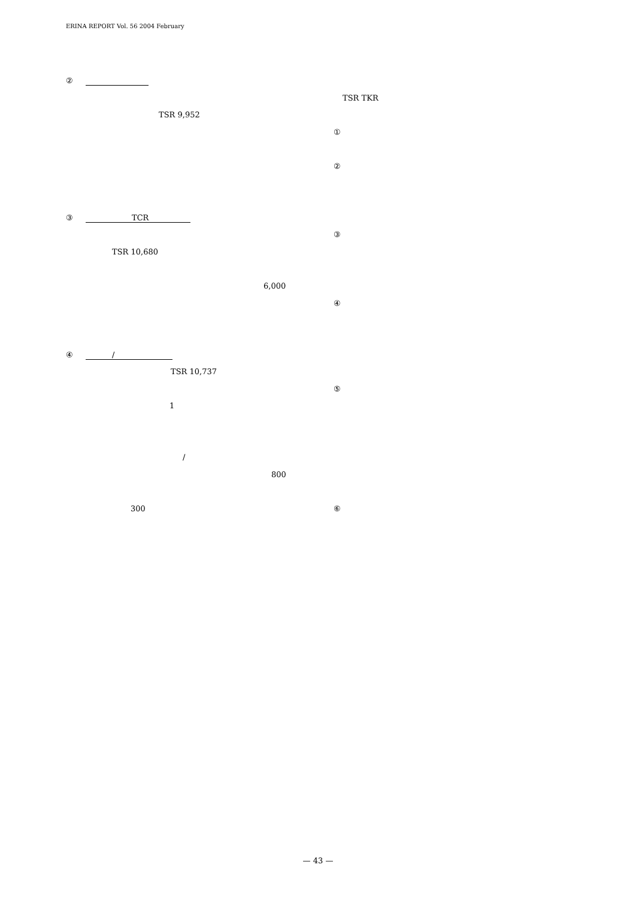ERINA REPORT Vol. 56 2004 February
② TSR 9,952
③ TCR
TSR 10,680 6,000
④ / TSR 10,737
1 / 800
300
TSR TKR
① ② ③ ④ ⑤ ⑥
— 43 —